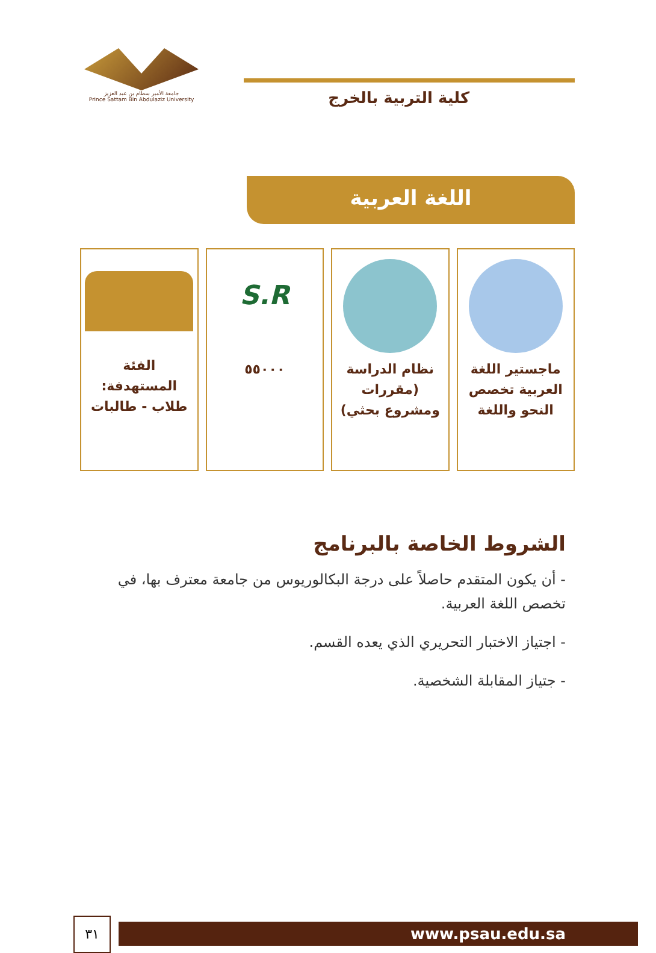جامعة الأمير سطام بن عبد العزيز
Prince Sattam Bin Abdulaziz University
كلية التربية بالخرج
اللغة العربية
ماجستير اللغة العربية تخصص النحو واللغة
نظام الدراسة (مقررات ومشروع بحثي)
S.R
٥٥٠٠٠
الفئة المستهدفة: طلاب - طالبات
الشروط الخاصة بالبرنامج
- أن يكون المتقدم حاصلاً على درجة البكالوريوس من جامعة معترف بها، في تخصص اللغة العربية.
- اجتياز الاختبار التحريري الذي يعده القسم.
- جتياز المقابلة الشخصية.
www.psau.edu.sa
٣١